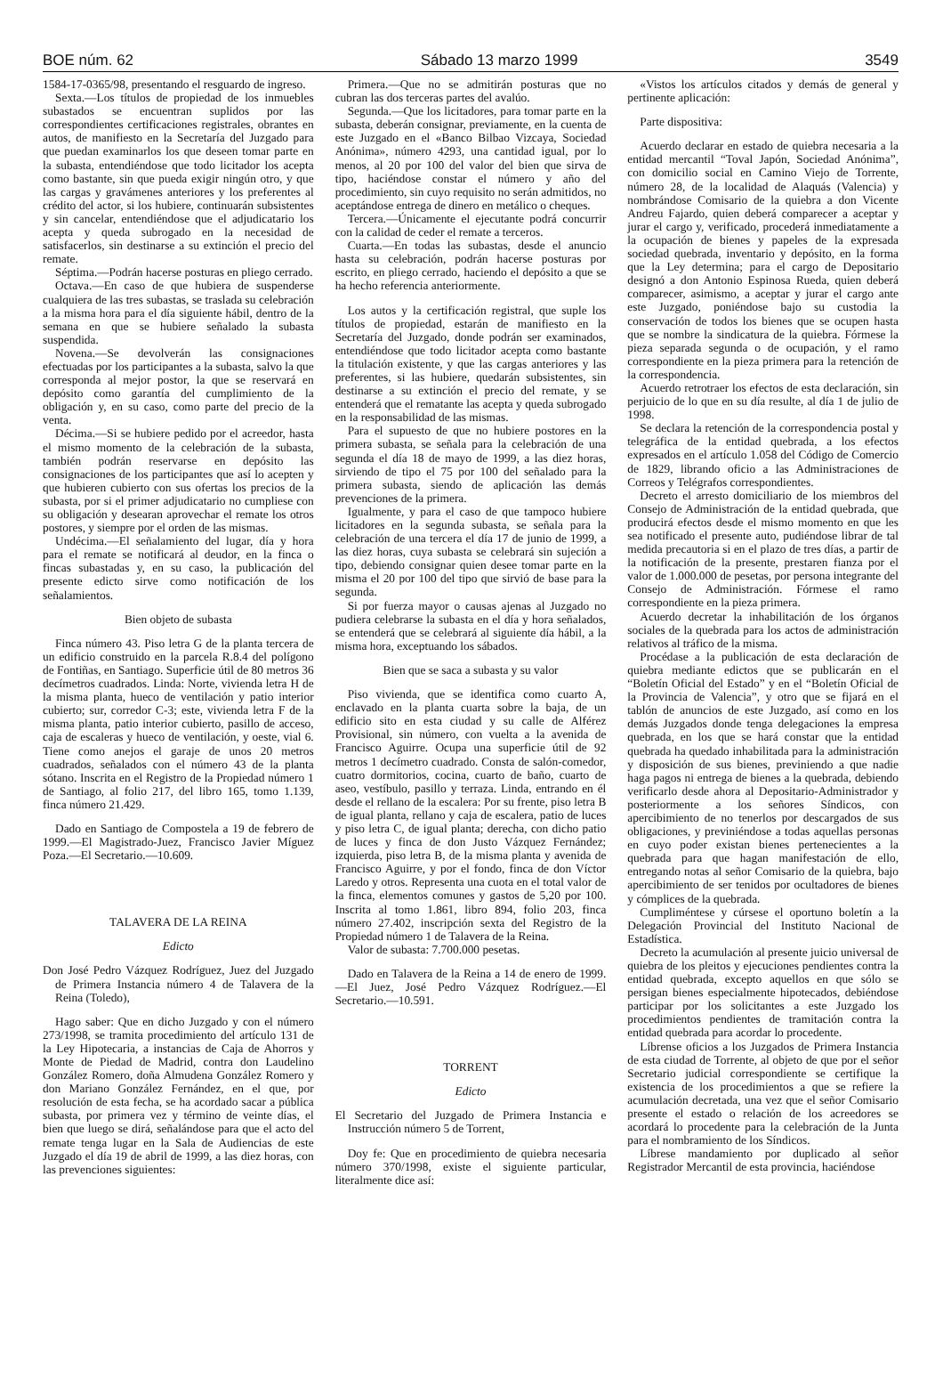BOE núm. 62 Sábado 13 marzo 1999 3549
1584-17-0365/98, presentando el resguardo de ingreso.
Sexta.—Los títulos de propiedad de los inmuebles subastados se encuentran suplidos por las correspondientes certificaciones registrales, obrantes en autos, de manifiesto en la Secretaría del Juzgado para que puedan examinarlos los que deseen tomar parte en la subasta, entendiéndose que todo licitador los acepta como bastante, sin que pueda exigir ningún otro, y que las cargas y gravámenes anteriores y los preferentes al crédito del actor, si los hubiere, continuarán subsistentes y sin cancelar, entendiéndose que el adjudicatario los acepta y queda subrogado en la necesidad de satisfacerlos, sin destinarse a su extinción el precio del remate.
Séptima.—Podrán hacerse posturas en pliego cerrado.
Octava.—En caso de que hubiera de suspenderse cualquiera de las tres subastas, se traslada su celebración a la misma hora para el día siguiente hábil, dentro de la semana en que se hubiere señalado la subasta suspendida.
Novena.—Se devolverán las consignaciones efectuadas por los participantes a la subasta, salvo la que corresponda al mejor postor, la que se reservará en depósito como garantía del cumplimiento de la obligación y, en su caso, como parte del precio de la venta.
Décima.—Si se hubiere pedido por el acreedor, hasta el mismo momento de la celebración de la subasta, también podrán reservarse en depósito las consignaciones de los participantes que así lo acepten y que hubieren cubierto con sus ofertas los precios de la subasta, por si el primer adjudicatario no cumpliese con su obligación y desearan aprovechar el remate los otros postores, y siempre por el orden de las mismas.
Undécima.—El señalamiento del lugar, día y hora para el remate se notificará al deudor, en la finca o fincas subastadas y, en su caso, la publicación del presente edicto sirve como notificación de los señalamientos.
Bien objeto de subasta
Finca número 43. Piso letra G de la planta tercera de un edificio construido en la parcela R.8.4 del polígono de Fontiñas, en Santiago. Superficie útil de 80 metros 36 decímetros cuadrados. Linda: Norte, vivienda letra H de la misma planta, hueco de ventilación y patio interior cubierto; sur, corredor C-3; este, vivienda letra F de la misma planta, patio interior cubierto, pasillo de acceso, caja de escaleras y hueco de ventilación, y oeste, vial 6. Tiene como anejos el garaje de unos 20 metros cuadrados, señalados con el número 43 de la planta sótano. Inscrita en el Registro de la Propiedad número 1 de Santiago, al folio 217, del libro 165, tomo 1.139, finca número 21.429.
Dado en Santiago de Compostela a 19 de febrero de 1999.—El Magistrado-Juez, Francisco Javier Míguez Poza.—El Secretario.—10.609.
TALAVERA DE LA REINA
Edicto
Don José Pedro Vázquez Rodríguez, Juez del Juzgado de Primera Instancia número 4 de Talavera de la Reina (Toledo),
Hago saber: Que en dicho Juzgado y con el número 273/1998, se tramita procedimiento del artículo 131 de la Ley Hipotecaria, a instancias de Caja de Ahorros y Monte de Piedad de Madrid, contra don Laudelino González Romero, doña Almudena González Romero y don Mariano González Fernández, en el que, por resolución de esta fecha, se ha acordado sacar a pública subasta, por primera vez y término de veinte días, el bien que luego se dirá, señalándose para que el acto del remate tenga lugar en la Sala de Audiencias de este Juzgado el día 19 de abril de 1999, a las diez horas, con las prevenciones siguientes:
Primera.—Que no se admitirán posturas que no cubran las dos terceras partes del avalúo.
Segunda.—Que los licitadores, para tomar parte en la subasta, deberán consignar, previamente, en la cuenta de este Juzgado en el «Banco Bilbao Vizcaya, Sociedad Anónima», número 4293, una cantidad igual, por lo menos, al 20 por 100 del valor del bien que sirva de tipo, haciéndose constar el número y año del procedimiento, sin cuyo requisito no serán admitidos, no aceptándose entrega de dinero en metálico o cheques.
Tercera.—Únicamente el ejecutante podrá concurrir con la calidad de ceder el remate a terceros.
Cuarta.—En todas las subastas, desde el anuncio hasta su celebración, podrán hacerse posturas por escrito, en pliego cerrado, haciendo el depósito a que se ha hecho referencia anteriormente.
Los autos y la certificación registral, que suple los títulos de propiedad, estarán de manifiesto en la Secretaría del Juzgado, donde podrán ser examinados, entendiéndose que todo licitador acepta como bastante la titulación existente, y que las cargas anteriores y las preferentes, si las hubiere, quedarán subsistentes, sin destinarse a su extinción el precio del remate, y se entenderá que el rematante las acepta y queda subrogado en la responsabilidad de las mismas.
Para el supuesto de que no hubiere postores en la primera subasta, se señala para la celebración de una segunda el día 18 de mayo de 1999, a las diez horas, sirviendo de tipo el 75 por 100 del señalado para la primera subasta, siendo de aplicación las demás prevenciones de la primera.
Igualmente, y para el caso de que tampoco hubiere licitadores en la segunda subasta, se señala para la celebración de una tercera el día 17 de junio de 1999, a las diez horas, cuya subasta se celebrará sin sujeción a tipo, debiendo consignar quien desee tomar parte en la misma el 20 por 100 del tipo que sirvió de base para la segunda.
Si por fuerza mayor o causas ajenas al Juzgado no pudiera celebrarse la subasta en el día y hora señalados, se entenderá que se celebrará al siguiente día hábil, a la misma hora, exceptuando los sábados.
Bien que se saca a subasta y su valor
Piso vivienda, que se identifica como cuarto A, enclavado en la planta cuarta sobre la baja, de un edificio sito en esta ciudad y su calle de Alférez Provisional, sin número, con vuelta a la avenida de Francisco Aguirre. Ocupa una superficie útil de 92 metros 1 decímetro cuadrado. Consta de salón-comedor, cuatro dormitorios, cocina, cuarto de baño, cuarto de aseo, vestíbulo, pasillo y terraza. Linda, entrando en él desde el rellano de la escalera: Por su frente, piso letra B de igual planta, rellano y caja de escalera, patio de luces y piso letra C, de igual planta; derecha, con dicho patio de luces y finca de don Justo Vázquez Fernández; izquierda, piso letra B, de la misma planta y avenida de Francisco Aguirre, y por el fondo, finca de don Víctor Laredo y otros. Representa una cuota en el total valor de la finca, elementos comunes y gastos de 5,20 por 100. Inscrita al tomo 1.861, libro 894, folio 203, finca número 27.402, inscripción sexta del Registro de la Propiedad número 1 de Talavera de la Reina.
Valor de subasta: 7.700.000 pesetas.
Dado en Talavera de la Reina a 14 de enero de 1999.—El Juez, José Pedro Vázquez Rodríguez.—El Secretario.—10.591.
TORRENT
Edicto
El Secretario del Juzgado de Primera Instancia e Instrucción número 5 de Torrent,
Doy fe: Que en procedimiento de quiebra necesaria número 370/1998, existe el siguiente particular, literalmente dice así:
«Vistos los artículos citados y demás de general y pertinente aplicación:
Parte dispositiva:
Acuerdo declarar en estado de quiebra necesaria a la entidad mercantil “Toval Japón, Sociedad Anónima”, con domicilio social en Camino Viejo de Torrente, número 28, de la localidad de Alaquás (Valencia) y nombrándose Comisario de la quiebra a don Vicente Andreu Fajardo, quien deberá comparecer a aceptar y jurar el cargo y, verificado, procederá inmediatamente a la ocupación de bienes y papeles de la expresada sociedad quebrada, inventario y depósito, en la forma que la Ley determina; para el cargo de Depositario designó a don Antonio Espinosa Rueda, quien deberá comparecer, asimismo, a aceptar y jurar el cargo ante este Juzgado, poniéndose bajo su custodia la conservación de todos los bienes que se ocupen hasta que se nombre la sindicatura de la quiebra. Fórmese la pieza separada segunda o de ocupación, y el ramo correspondiente en la pieza primera para la retención de la correspondencia.
Acuerdo retrotraer los efectos de esta declaración, sin perjuicio de lo que en su día resulte, al día 1 de julio de 1998.
Se declara la retención de la correspondencia postal y telegráfica de la entidad quebrada, a los efectos expresados en el artículo 1.058 del Código de Comercio de 1829, librando oficio a las Administraciones de Correos y Telégrafos correspondientes.
Decreto el arresto domiciliario de los miembros del Consejo de Administración de la entidad quebrada, que producirá efectos desde el mismo momento en que les sea notificado el presente auto, pudiéndose librar de tal medida precautoria si en el plazo de tres días, a partir de la notificación de la presente, prestaren fianza por el valor de 1.000.000 de pesetas, por persona integrante del Consejo de Administración. Fórmese el ramo correspondiente en la pieza primera.
Acuerdo decretar la inhabilitación de los órganos sociales de la quebrada para los actos de administración relativos al tráfico de la misma.
Procédase a la publicación de esta declaración de quiebra mediante edictos que se publicarán en el “Boletín Oficial del Estado” y en el “Boletín Oficial de la Provincia de Valencia”, y otro que se fijará en el tablón de anuncios de este Juzgado, así como en los demás Juzgados donde tenga delegaciones la empresa quebrada, en los que se hará constar que la entidad quebrada ha quedado inhabilitada para la administración y disposición de sus bienes, previniendo a que nadie haga pagos ni entrega de bienes a la quebrada, debiendo verificarlo desde ahora al Depositario-Administrador y posteriormente a los señores Síndicos, con apercibimiento de no tenerlos por descargados de sus obligaciones, y previniéndose a todas aquellas personas en cuyo poder existan bienes pertenecientes a la quebrada para que hagan manifestación de ello, entregando notas al señor Comisario de la quiebra, bajo apercibimiento de ser tenidos por ocultadores de bienes y cómplices de la quebrada.
Cumpliméntese y cúrsese el oportuno boletín a la Delegación Provincial del Instituto Nacional de Estadística.
Decreto la acumulación al presente juicio universal de quiebra de los pleitos y ejecuciones pendientes contra la entidad quebrada, excepto aquellos en que sólo se persigan bienes especialmente hipotecados, debiéndose participar por los solicitantes a este Juzgado los procedimientos pendientes de tramitación contra la entidad quebrada para acordar lo procedente.
Líbrense oficios a los Juzgados de Primera Instancia de esta ciudad de Torrente, al objeto de que por el señor Secretario judicial correspondiente se certifique la existencia de los procedimientos a que se refiere la acumulación decretada, una vez que el señor Comisario presente el estado o relación de los acreedores se acordará lo procedente para la celebración de la Junta para el nombramiento de los Síndicos.
Líbrese mandamiento por duplicado al señor Registrador Mercantil de esta provincia, haciéndose